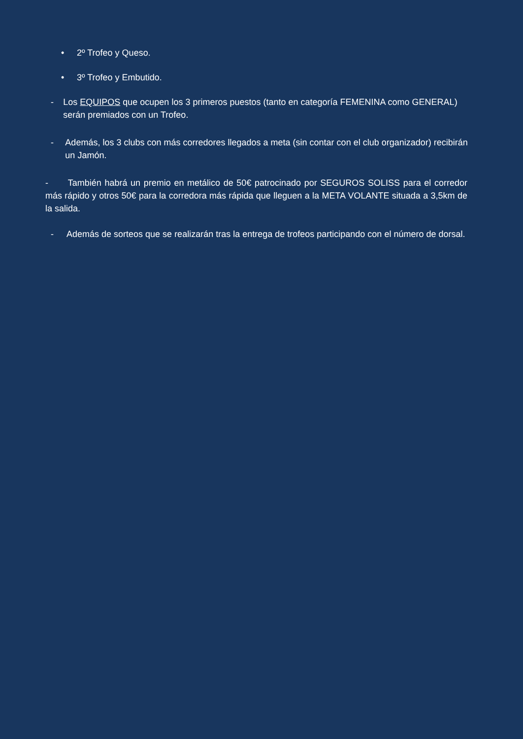• 2º Trofeo y Queso.
• 3º Trofeo y Embutido.
- Los EQUIPOS que ocupen los 3 primeros puestos (tanto en categoría FEMENINA como GENERAL) serán premiados con un Trofeo.
- Además, los 3 clubs con más corredores llegados a meta (sin contar con el club organizador) recibirán un Jamón.
- También habrá un premio en metálico de 50€ patrocinado por SEGUROS SOLISS para el corredor más rápido y otros 50€ para la corredora más rápida que lleguen a la META VOLANTE situada a 3,5km de la salida.
- Además de sorteos que se realizarán tras la entrega de trofeos participando con el número de dorsal.